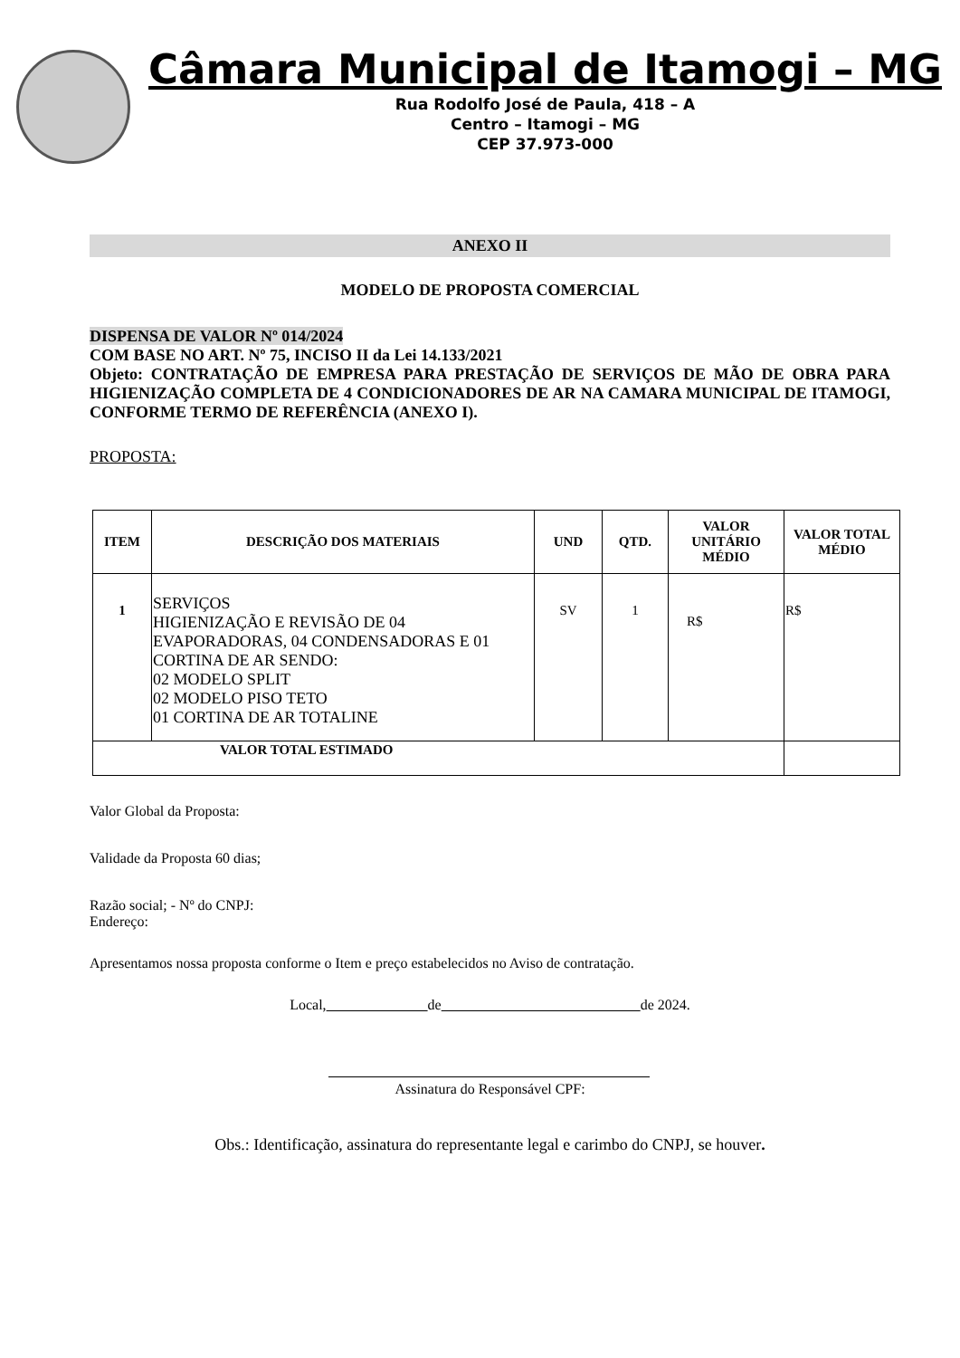Câmara Municipal de Itamogi – MG
Rua Rodolfo José de Paula, 418 – A
Centro – Itamogi – MG
CEP 37.973-000
ANEXO II
MODELO DE PROPOSTA COMERCIAL
DISPENSA DE VALOR Nº 014/2024
COM BASE NO ART. Nº 75, INCISO II da Lei 14.133/2021
Objeto: CONTRATAÇÃO DE EMPRESA PARA PRESTAÇÃO DE SERVIÇOS DE MÃO DE OBRA PARA HIGIENIZAÇÃO COMPLETA DE 4 CONDICIONADORES DE AR NA CAMARA MUNICIPAL DE ITAMOGI, CONFORME TERMO DE REFERÊNCIA (ANEXO I).
PROPOSTA:
| ITEM | DESCRIÇÃO DOS MATERIAIS | UND | QTD. | VALOR UNITÁRIO MÉDIO | VALOR TOTAL MÉDIO |
| --- | --- | --- | --- | --- | --- |
| 1 | SERVIÇOS HIGIENIZAÇÃO E REVISÃO DE 04 EVAPORADORAS, 04 CONDENSADORAS E 01 CORTINA DE AR SENDO: 02 MODELO SPLIT 02 MODELO PISO TETO 01 CORTINA DE AR TOTALINE | SV | 1 | R$ | R$ |
| VALOR TOTAL ESTIMADO | | | | | |
Valor Global da Proposta:
Validade da Proposta 60 dias;
Razão social; - Nº do CNPJ:
Endereço:
Apresentamos nossa proposta conforme o Item e preço estabelecidos no Aviso de contratação.
Local, de de 2024.
Assinatura do Responsável CPF:
Obs.: Identificação, assinatura do representante legal e carimbo do CNPJ, se houver.